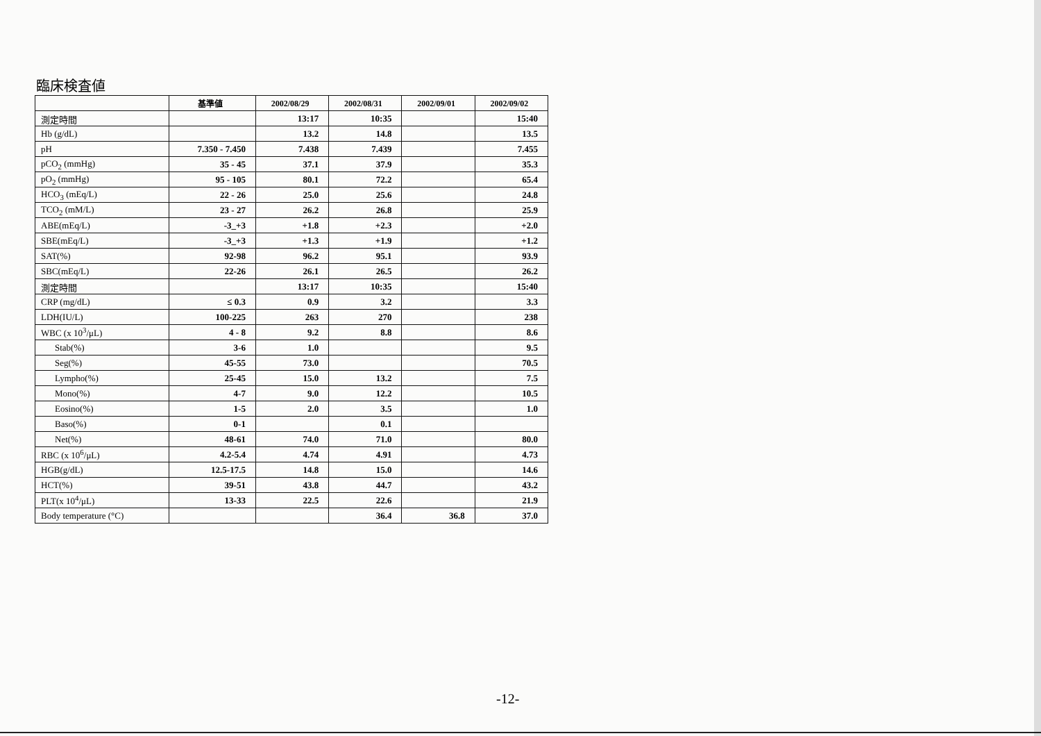臨床検査値
| | 基準値 | 2002/08/29 | 2002/08/31 | 2002/09/01 | 2002/09/02 |
| --- | --- | --- | --- | --- | --- |
| 測定時間 | | 13:17 | 10:35 | | 15:40 |
| Hb (g/dL) | | 13.2 | 14.8 | | 13.5 |
| pH | 7.350 - 7.450 | 7.438 | 7.439 | | 7.455 |
| pCO<sub>2</sub> (mmHg) | 35 - 45 | 37.1 | 37.9 | | 35.3 |
| pO<sub>2</sub> (mmHg) | 95 - 105 | 80.1 | 72.2 | | 65.4 |
| HCO<sub>3</sub> (mEq/L) | 22 - 26 | 25.0 | 25.6 | | 24.8 |
| TCO<sub>2</sub> (mM/L) | 23 - 27 | 26.2 | 26.8 | | 25.9 |
| ABE(mEq/L) | -3_+3 | +1.8 | +2.3 | | +2.0 |
| SBE(mEq/L) | -3_+3 | +1.3 | +1.9 | | +1.2 |
| SAT(%) | 92-98 | 96.2 | 95.1 | | 93.9 |
| SBC(mEq/L) | 22-26 | 26.1 | 26.5 | | 26.2 |
| 測定時間 | | 13:17 | 10:35 | | 15:40 |
| CRP (mg/dL) | ≤ 0.3 | 0.9 | 3.2 | | 3.3 |
| LDH(IU/L) | 100-225 | 263 | 270 | | 238 |
| WBC (x 10<sup>3</sup>/μL) | 4 - 8 | 9.2 | 8.8 | | 8.6 |
| Stab(%) | 3-6 | 1.0 | | | 9.5 |
| Seg(%) | 45-55 | 73.0 | | | 70.5 |
| Lympho(%) | 25-45 | 15.0 | 13.2 | | 7.5 |
| Mono(%) | 4-7 | 9.0 | 12.2 | | 10.5 |
| Eosino(%) | 1-5 | 2.0 | 3.5 | | 1.0 |
| Baso(%) | 0-1 | | 0.1 | | |
| Net(%) | 48-61 | 74.0 | 71.0 | | 80.0 |
| RBC (x 10<sup>6</sup>/μL) | 4.2-5.4 | 4.74 | 4.91 | | 4.73 |
| HGB(g/dL) | 12.5-17.5 | 14.8 | 15.0 | | 14.6 |
| HCT(%) | 39-51 | 43.8 | 44.7 | | 43.2 |
| PLT(x 10<sup>4</sup>/μL) | 13-33 | 22.5 | 22.6 | | 21.9 |
| Body temperature (°C) | | | 36.4 | 36.8 | 37.0 |
-12-